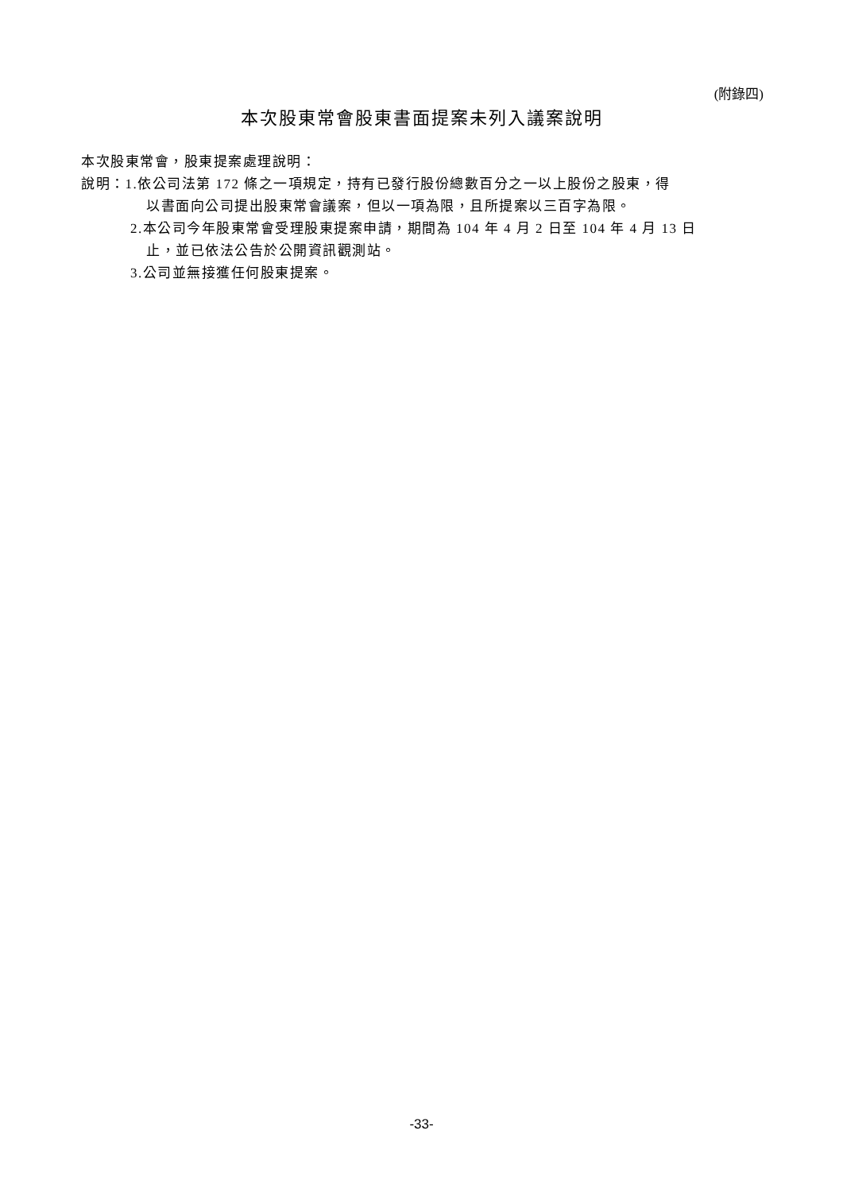(附錄四)
本次股東常會股東書面提案未列入議案說明
本次股東常會，股東提案處理說明：
說明：1.依公司法第 172 條之一項規定，持有已發行股份總數百分之一以上股份之股東，得
以書面向公司提出股東常會議案，但以一項為限，且所提案以三百字為限。
2.本公司今年股東常會受理股東提案申請，期間為 104 年 4 月 2 日至 104 年 4 月 13 日
止，並已依法公告於公開資訊觀測站。
3.公司並無接獲任何股東提案。
-33-